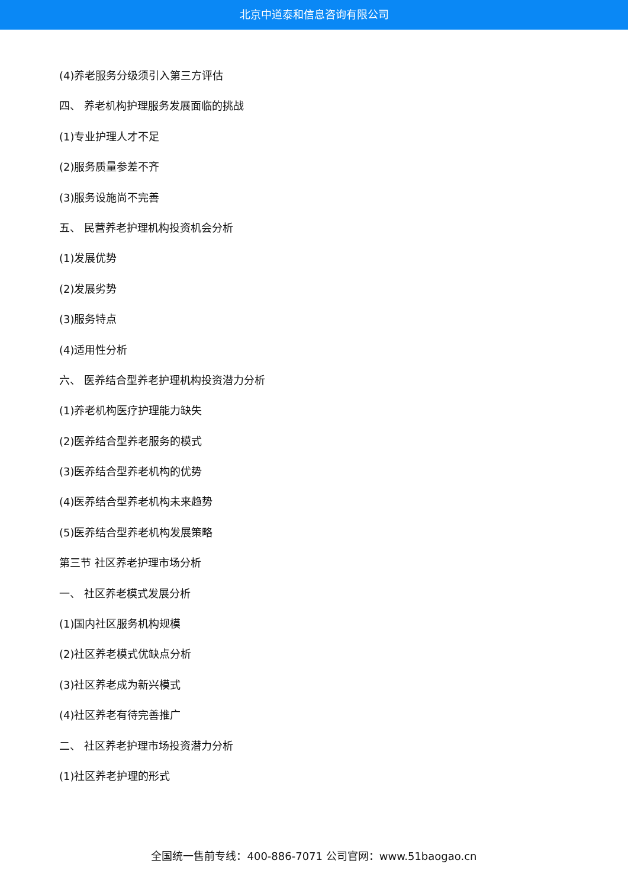北京中道泰和信息咨询有限公司
(4)养老服务分级须引入第三方评估
四、 养老机构护理服务发展面临的挑战
(1)专业护理人才不足
(2)服务质量参差不齐
(3)服务设施尚不完善
五、 民营养老护理机构投资机会分析
(1)发展优势
(2)发展劣势
(3)服务特点
(4)适用性分析
六、 医养结合型养老护理机构投资潜力分析
(1)养老机构医疗护理能力缺失
(2)医养结合型养老服务的模式
(3)医养结合型养老机构的优势
(4)医养结合型养老机构未来趋势
(5)医养结合型养老机构发展策略
第三节 社区养老护理市场分析
一、 社区养老模式发展分析
(1)国内社区服务机构规模
(2)社区养老模式优缺点分析
(3)社区养老成为新兴模式
(4)社区养老有待完善推广
二、 社区养老护理市场投资潜力分析
(1)社区养老护理的形式
全国统一售前专线：400-886-7071 公司官网：www.51baogao.cn